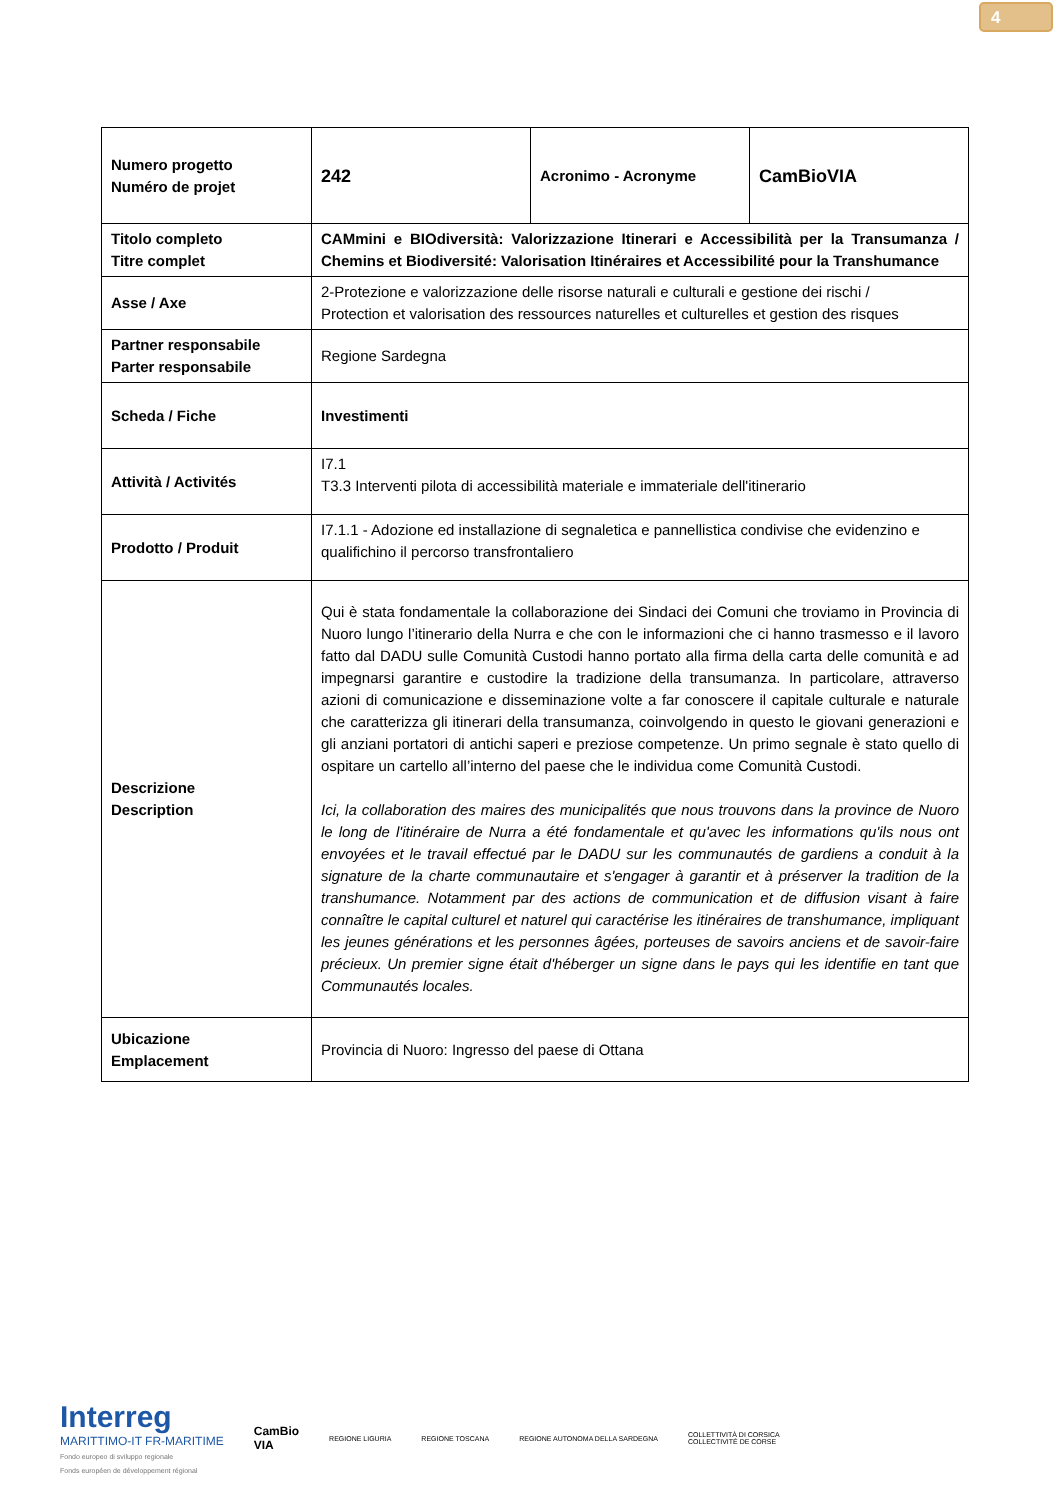4
| Numero progetto Numéro de projet | 242 | Acronimo - Acronyme | CamBioVIA |
| Titolo completo Titre complet | CAMmini e BIOdiversità: Valorizzazione Itinerari e Accessibilità per la Transumanza / Chemins et Biodiversité: Valorisation Itinéraires et Accessibilité pour la Transhumance | | |
| Asse / Axe | 2-Protezione e valorizzazione delle risorse naturali e culturali e gestione dei rischi / Protection et valorisation des ressources naturelles et culturelles et gestion des risques | | |
| Partner responsabile Parter responsabile | Regione Sardegna | | |
| Scheda / Fiche | Investimenti | | |
| Attività / Activités | I7.1 T3.3 Interventi pilota di accessibilità materiale e immateriale dell'itinerario | | |
| Prodotto / Produit | I7.1.1 - Adozione ed installazione di segnaletica e pannellistica condivise che evidenzino e qualifichino il percorso transfrontaliero | | |
| Descrizione Description | Qui è stata fondamentale la collaborazione dei Sindaci dei Comuni che troviamo in Provincia di Nuoro lungo l’itinerario della Nurra e che con le informazioni che ci hanno trasmesso e il lavoro fatto dal DADU sulle Comunità Custodi hanno portato alla firma della carta delle comunità e ad impegnarsi garantire e custodire la tradizione della transumanza. In particolare, attraverso azioni di comunicazione e disseminazione volte a far conoscere il capitale culturale e naturale che caratterizza gli itinerari della transumanza, coinvolgendo in questo le giovani generazioni e gli anziani portatori di antichi saperi e preziose competenze. Un primo segnale è stato quello di ospitare un cartello all’interno del paese che le individua come Comunità Custodi. Ici, la collaboration des maires des municipalités que nous trouvons dans la province de Nuoro le long de l'itinéraire de Nurra a été fondamentale et qu'avec les informations qu'ils nous ont envoyées et le travail effectué par le DADU sur les communautés de gardiens a conduit à la signature de la charte communautaire et s'engager à garantir et à préserver la tradition de la transhumance. Notamment par des actions de communication et de diffusion visant à faire connaître le capital culturel et naturel qui caractérise les itinéraires de transhumance, impliquant les jeunes générations et les personnes âgées, porteuses de savoirs anciens et de savoir-faire précieux. Un premier signe était d'héberger un signe dans le pays qui les identifie en tant que Communautés locales. | | |
| Ubicazione Emplacement | Provincia di Nuoro: Ingresso del paese di Ottana | | |
Interreg
MARITTIMO-IT FR-MARITIME
Fondo europeo di sviluppo regionale
Fonds européen de développement régional
CamBio
VIA
REGIONE LIGURIA REGIONE TOSCANA
REGIONE AUTONOMA DELLA SARDEGNA
COLLETTIVITÀ DI CORSICA
COLLECTIVITÉ DE CORSE